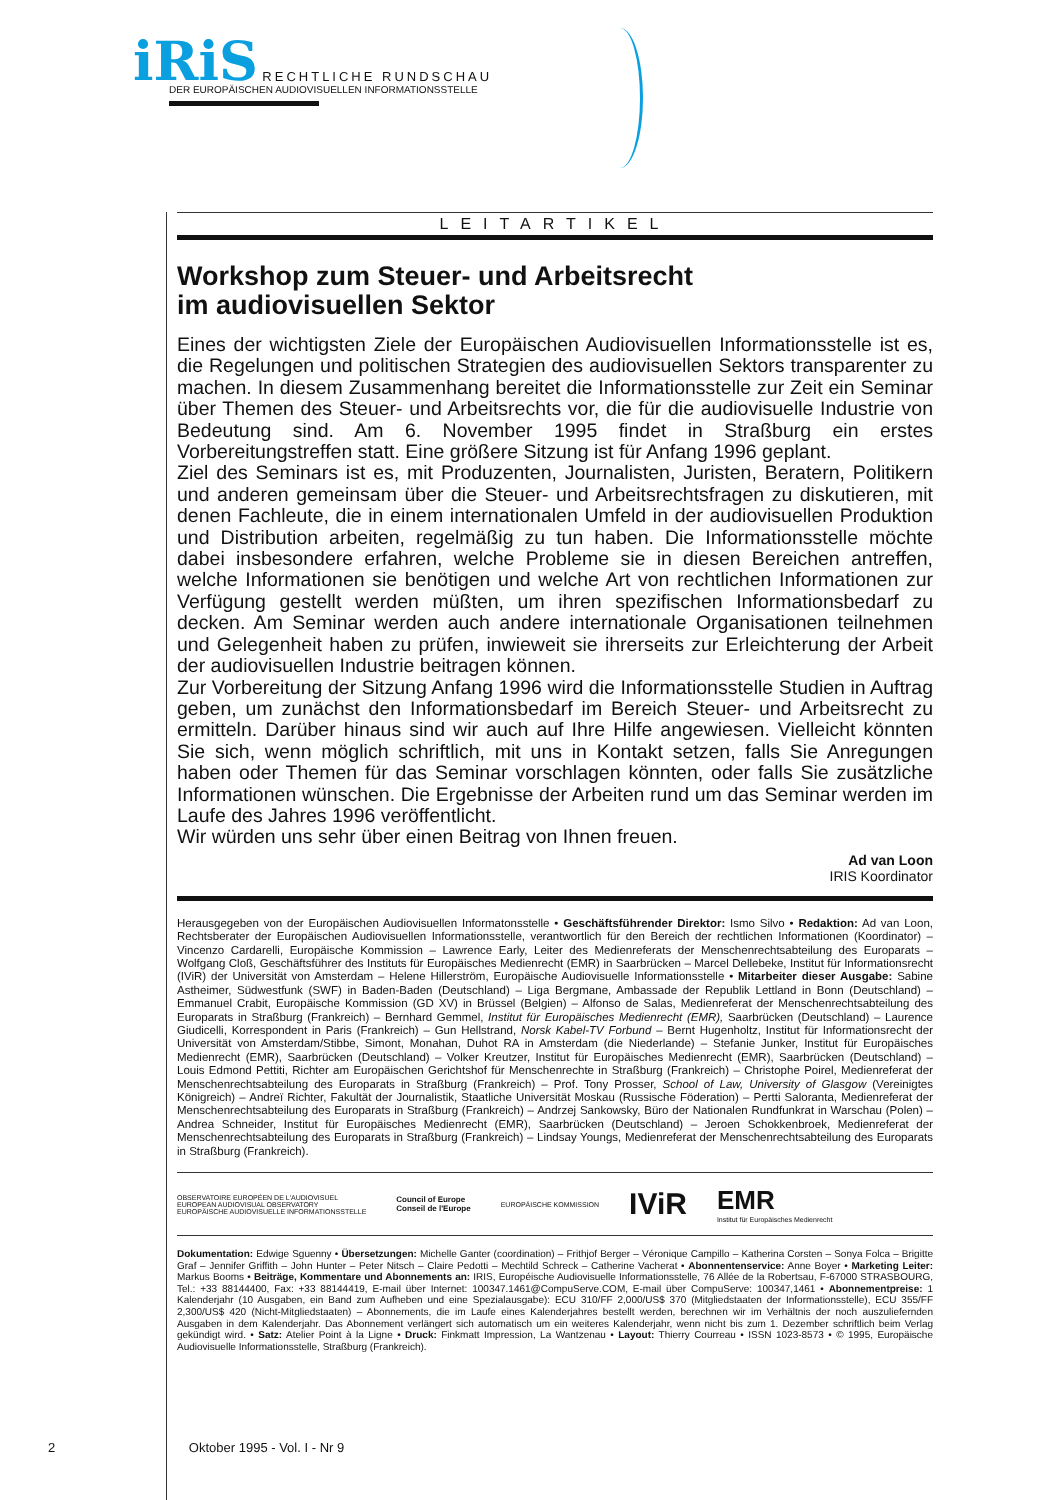iRiS RECHTLICHE RUNDSCHAU
DER EUROPÄISCHEN AUDIOVISUELLEN INFORMATIONSSTELLE
LEITARTIKEL
Workshop zum Steuer- und Arbeitsrecht
im audiovisuellen Sektor
Eines der wichtigsten Ziele der Europäischen Audiovisuellen Informationsstelle ist es, die Regelungen und politischen Strategien des audiovisuellen Sektors transparenter zu machen. In diesem Zusammenhang bereitet die Informations­stelle zur Zeit ein Seminar über Themen des Steuer- und Arbeitsrechts vor, die für die audiovisuelle Industrie von Bedeutung sind. Am 6. November 1995 findet in Straßburg ein erstes Vorbereitungstreffen statt. Eine größere Sitzung ist für Anfang 1996 geplant.
Ziel des Seminars ist es, mit Produzenten, Journalisten, Juristen, Beratern, Politikern und anderen gemeinsam über die Steuer- und Arbeitsrechtsfragen zu diskutieren, mit denen Fachleute, die in einem internationalen Umfeld in der audiovisuellen Produktion und Distribution arbeiten, regelmäßig zu tun haben. Die Informationsstelle möchte dabei insbesondere erfahren, welche Probleme sie in diesen Bereichen antreffen, welche Informationen sie benötigen und welche Art von rechtlichen Informationen zur Verfügung gestellt werden müßten, um ihren spezifischen Informationsbedarf zu decken. Am Seminar werden auch andere internationale Organisationen teilnehmen und Gelegenheit haben zu prüfen, inwieweit sie ihrerseits zur Erleichterung der Arbeit der audiovisuellen Industrie beitragen können.
Zur Vorbereitung der Sitzung Anfang 1996 wird die Informationsstelle Studien in Auftrag geben, um zunächst den Informationsbedarf im Bereich Steuer- und Arbeitsrecht zu ermitteln. Darüber hinaus sind wir auch auf Ihre Hilfe angewiesen. Vielleicht könnten Sie sich, wenn möglich schriftlich, mit uns in Kontakt setzen, falls Sie Anregungen haben oder Themen für das Seminar vorschlagen könnten, oder falls Sie zusätzliche Informationen wünschen. Die Ergebnisse der Arbeiten rund um das Seminar werden im Laufe des Jahres 1996 veröffentlicht.
Wir würden uns sehr über einen Beitrag von Ihnen freuen.
Ad van Loon
IRIS Koordinator
Herausgegeben von der Europäischen Audiovisuellen Informatonsstelle • Geschäftsführender Direktor: Ismo Silvo • Redaktion: Ad van Loon, Rechtsberater der Europäischen Audiovisuellen Informationsstelle, verantwortlich für den Bereich der rechtlichen Informationen (Koordinator) – Vincenzo Cardarelli, Europäische Kommission – Lawrence Early, Leiter des Medienreferats der Menschenrechtsabteilung des Europarats – Wolfgang Cloß, Geschäftsführer des Instituts für Europäisches Medienrecht (EMR) in Saarbrücken – Marcel Dellebeke, Institut für Informationsrecht (IViR) der Universität von Amsterdam – Helene Hillerström, Europäische Audiovisuelle Informationsstelle • Mitarbeiter dieser Ausgabe: Sabine Astheimer, Südwestfunk (SWF) in Baden-Baden (Deutschland) – Liga Bergmane, Ambassade der Republik Lettland in Bonn (Deutschland) – Emmanuel Crabit, Europäische Kommission (GD XV) in Brüssel (Belgien) – Alfonso de Salas, Medienreferat der Menschenrechtsabteilung des Europarats in Straßburg (Frankreich) – Bernhard Gemmel, Institut für Europäisches Medienrecht (EMR), Saarbrücken (Deutschland) – Laurence Giudicelli, Korrespondent in Paris (Frankreich) – Gun Hellstrand, Norsk Kabel-TV Forbund – Bernt Hugenholtz, Institut für Informationsrecht der Universität von Amsterdam/Stibbe, Simont, Monahan, Duhot RA in Amsterdam (die Niederlande) – Stefanie Junker, Institut für Europäisches Medienrecht (EMR), Saarbrücken (Deutschland) – Volker Kreutzer, Institut für Europäisches Medienrecht (EMR), Saarbrücken (Deutschland) – Louis Edmond Pettiti, Richter am Europäischen Gerichtshof für Menschenrechte in Straßburg (Frankreich) – Christophe Poirel, Medienreferat der Menschenrechtsabteilung des Europarats in Straßburg (Frankreich) – Prof. Tony Prosser, School of Law, University of Glasgow (Vereinigtes Königreich) – Andreï Richter, Fakultät der Journalistik, Staatliche Universität Moskau (Russische Föderation) – Pertti Saloranta, Medienreferat der Menschenrechtsabteilung des Europarats in Straßburg (Frankreich) – Andrzej Sankowsky, Büro der Nationalen Rundfunkrat in Warschau (Polen) – Andrea Schneider, Institut für Europäisches Medienrecht (EMR), Saarbrücken (Deutschland) – Jeroen Schokkenbroek, Medienreferat der Menschenrechtsabteilung des Europarats in Straßburg (Frankreich) – Lindsay Youngs, Medienreferat der Menschenrechtsabteilung des Europarats in Straßburg (Frankreich).
OBSERVATOIRE EUROPÉEN DE L'AUDIOVISUEL
EUROPEAN AUDIOVISUAL OBSERVATORY
EUROPÄISCHE AUDIOVISUELLE INFORMATIONSSTELLE
Council of Europe
Conseil de l'Europe
EUROPÄISCHE KOMMISSION
IViR
EMR
Institut für Europäisches Medienrecht
Dokumentation: Edwige Sguenny • Übersetzungen: Michelle Ganter (coordination) – Frithjof Berger – Véronique Campillo – Katherina Corsten – Sonya Folca – Brigitte Graf – Jennifer Griffith – John Hunter – Peter Nitsch – Claire Pedotti – Mechtild Schreck – Catherine Vacherat • Abonnentenservice: Anne Boyer • Marketing Leiter: Markus Booms • Beiträge, Kommentare und Abonnements an: IRIS, Européische Audiovisuelle Informationsstelle, 76 Allée de la Robertsau, F-67000 STRASBOURG, Tel.: +33 88144400, Fax: +33 88144419, E-mail über Internet: 100347.1461@CompuServe.COM, E-mail über CompuServe: 100347,1461 • Abonnementpreise: 1 Kalenderjahr (10 Ausgaben, ein Band zum Aufheben und eine Spezialausgabe): ECU 310/FF 2,000/US$ 370 (Mitgliedstaaten der Informationsstelle), ECU 355/FF 2,300/US$ 420 (Nicht-Mitgliedstaaten) – Abonnements, die im Laufe eines Kalenderjahres bestellt werden, berechnen wir im Verhältnis der noch auszuliefernden Ausgaben in dem Kalenderjahr. Das Abonnement verlängert sich automatisch um ein weiteres Kalenderjahr, wenn nicht bis zum 1. Dezember schriftlich beim Verlag gekündigt wird. • Satz: Atelier Point à la Ligne • Druck: Finkmatt Impression, La Wantzenau • Layout: Thierry Courreau • ISSN 1023-8573 • © 1995, Europäische Audiovisuelle Informationsstelle, Straßburg (Frankreich).
2 Oktober 1995 - Vol. I - Nr 9